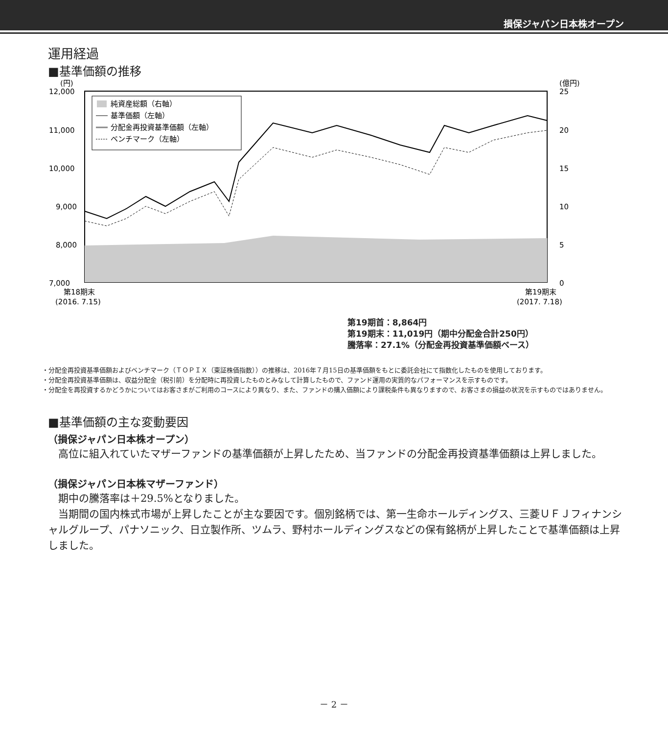損保ジャパン日本株オープン
運用経過
■基準価額の推移
(円)
(億円)
12,000
11,000
10,000
9,000
8,000
7,000
25
20
15
10
5
0
純資産総額（右軸）
基準価額（左軸）
分配金再投資基準価額（左軸）
ベンチマーク（左軸）
第18期末
(2016. 7.15)
第19期末
(2017. 7.18)
第19期首：8,864円
第19期末：11,019円（期中分配金合計250円）
騰落率：27.1%（分配金再投資基準価額ベース）
・分配金再投資基準価額およびベンチマーク（ＴＯＰＩＸ（東証株価指数））の推移は、2016年７月15日の基準価額をもとに委託会社にて指数化したものを使用しております。
・分配金再投資基準価額は、収益分配金（税引前）を分配時に再投資したものとみなして計算したもので、ファンド運用の実質的なパフォーマンスを示すものです。
・分配金を再投資するかどうかについてはお客さまがご利用のコースにより異なり、また、ファンドの購入価額により課税条件も異なりますので、お客さまの損益の状況を示すものではありません。
■基準価額の主な変動要因
（損保ジャパン日本株オープン）
　高位に組入れていたマザーファンドの基準価額が上昇したため、当ファンドの分配金再投資基準価額は上昇しました。
（損保ジャパン日本株マザーファンド）
　期中の騰落率は＋29.5%となりました。
　当期間の国内株式市場が上昇したことが主な要因です。個別銘柄では、第一生命ホールディングス、三菱ＵＦＪフィナンシャルグループ、パナソニック、日立製作所、ツムラ、野村ホールディングスなどの保有銘柄が上昇したことで基準価額は上昇しました。
－ 2 －